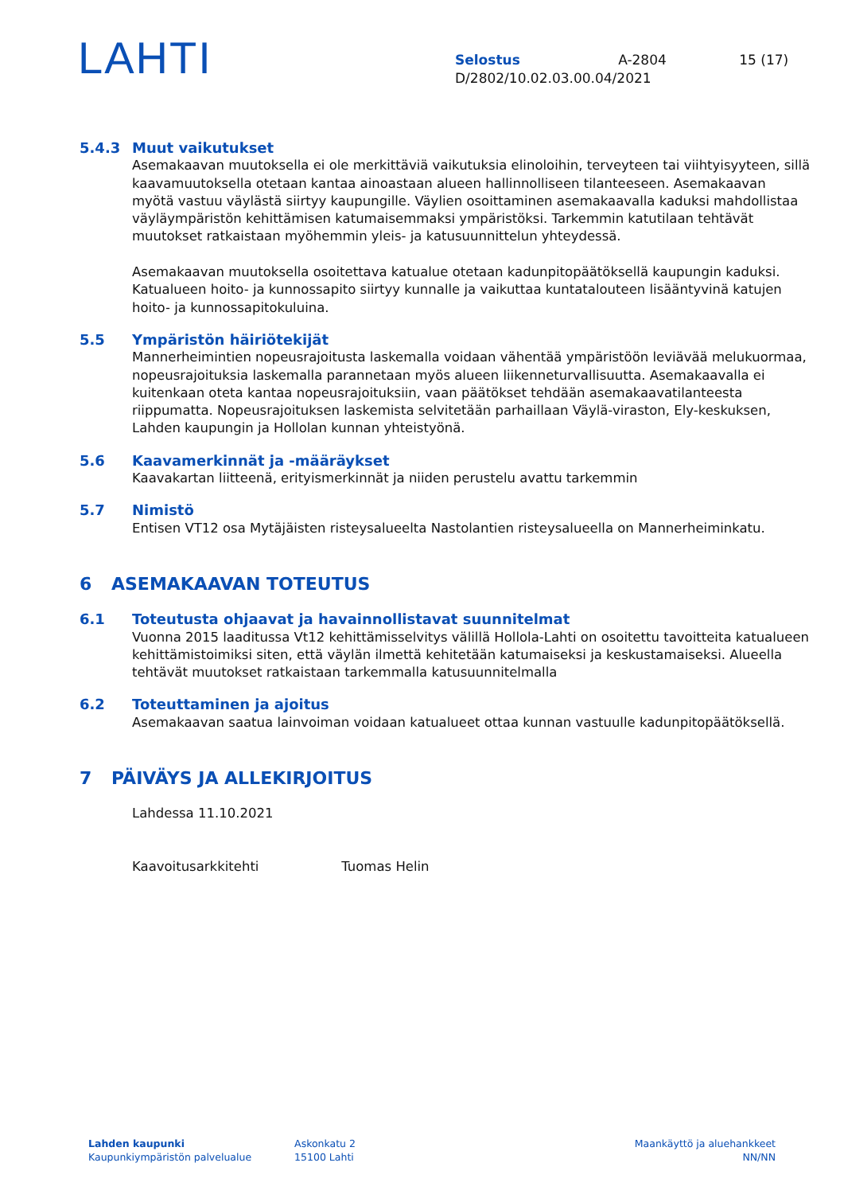LAHTI
Selostus A-2804 15 (17)
D/2802/10.02.03.00.04/2021
5.4.3 Muut vaikutukset
Asemakaavan muutoksella ei ole merkittäviä vaikutuksia elinoloihin, terveyteen tai viihtyisyyteen, sillä kaavamuutoksella otetaan kantaa ainoastaan alueen hallinnolliseen tilanteeseen. Asemakaavan myötä vastuu väylästä siirtyy kaupungille. Väylien osoittaminen asemakaavalla kaduksi mahdollistaa väyläympäristön kehittämisen katumaisemmaksi ympäristöksi. Tarkemmin katutilaan tehtävät muutokset ratkaistaan myöhemmin yleis- ja katusuunnittelun yhteydessä.
Asemakaavan muutoksella osoitettava katualue otetaan kadunpitopäätöksellä kaupungin kaduksi. Katualueen hoito- ja kunnossapito siirtyy kunnalle ja vaikuttaa kuntatalouteen lisääntyvinä katujen hoito- ja kunnossapitokuluina.
5.5 Ympäristön häiriötekijät
Mannerheimintien nopeusrajoitusta laskemalla voidaan vähentää ympäristöön leviävää melukuormaa, nopeusrajoituksia laskemalla parannetaan myös alueen liikenneturvallisuutta. Asemakaavalla ei kuitenkaan oteta kantaa nopeusrajoituksiin, vaan päätökset tehdään asemakaavatilanteesta riippumatta. Nopeusrajoituksen laskemista selvitetään parhaillaan Väylä-viraston, Ely-keskuksen, Lahden kaupungin ja Hollolan kunnan yhteistyönä.
5.6 Kaavamerkinnät ja -määräykset
Kaavakartan liitteenä, erityismerkinnät ja niiden perustelu avattu tarkemmin
5.7 Nimistö
Entisen VT12 osa Mytäjäisten risteysalueelta Nastolantien risteysalueella on Mannerheiminkatu.
6 ASEMAKAAVAN TOTEUTUS
6.1 Toteutusta ohjaavat ja havainnollistavat suunnitelmat
Vuonna 2015 laaditussa Vt12 kehittämisselvitys välillä Hollola-Lahti on osoitettu tavoitteita katualueen kehittämistoimiksi siten, että väylän ilmettä kehitetään katumaiseksi ja keskustamaiseksi. Alueella tehtävät muutokset ratkaistaan tarkemmalla katusuunnitelmalla
6.2 Toteuttaminen ja ajoitus
Asemakaavan saatua lainvoiman voidaan katualueet ottaa kunnan vastuulle kadunpitopäätöksellä.
7 PÄIVÄYS JA ALLEKIRJOITUS
Lahdessa 11.10.2021
Kaavoitusarkkitehti Tuomas Helin
Lahden kaupunki
Kaupunkiympäristön palvelualue
Askonkatu 2
15100 Lahti
Maankäyttö ja aluehankkeet
NN/NN